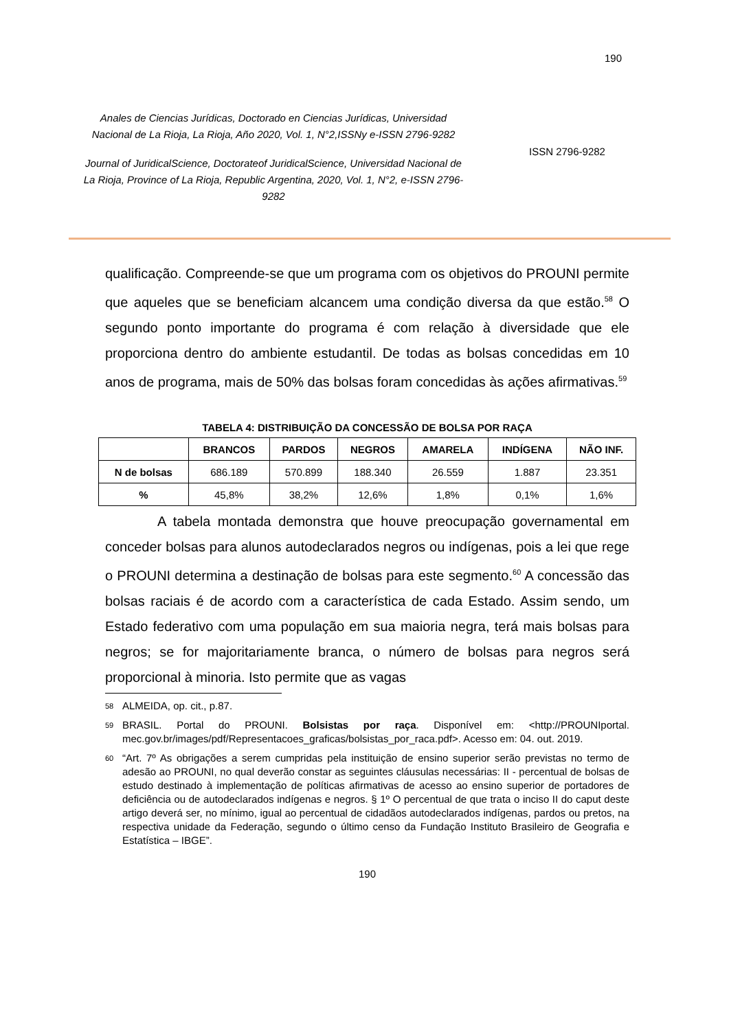190
Anales de Ciencias Jurídicas, Doctorado en Ciencias Jurídicas, Universidad Nacional de La Rioja, La Rioja, Año 2020, Vol. 1, N°2,ISSNy e-ISSN 2796-9282
Journal of JuridicalScience, Doctorateof JuridicalScience, Universidad Nacional de La Rioja, Province of La Rioja, Republic Argentina, 2020, Vol. 1, N°2, e-ISSN 2796-9282
ISSN 2796-9282
qualificação. Compreende-se que um programa com os objetivos do PROUNI permite que aqueles que se beneficiam alcancem uma condição diversa da que estão.<sup>58</sup> O segundo ponto importante do programa é com relação à diversidade que ele proporciona dentro do ambiente estudantil. De todas as bolsas concedidas em 10 anos de programa, mais de 50% das bolsas foram concedidas às ações afirmativas.<sup>59</sup>
TABELA 4: DISTRIBUIÇÃO DA CONCESSÃO DE BOLSA POR RAÇA
| | BRANCOS | PARDOS | NEGROS | AMARELA | INDÍGENA | NÃO INF. |
| --- | --- | --- | --- | --- | --- | --- |
| N de bolsas | 686.189 | 570.899 | 188.340 | 26.559 | 1.887 | 23.351 |
| % | 45,8% | 38,2% | 12,6% | 1,8% | 0,1% | 1,6% |
A tabela montada demonstra que houve preocupação governamental em conceder bolsas para alunos autodeclarados negros ou indígenas, pois a lei que rege o PROUNI determina a destinação de bolsas para este segmento.<sup>60</sup> A concessão das bolsas raciais é de acordo com a característica de cada Estado. Assim sendo, um Estado federativo com uma população em sua maioria negra, terá mais bolsas para negros; se for majoritariamente branca, o número de bolsas para negros será proporcional à minoria. Isto permite que as vagas
<sup>58</sup> ALMEIDA, op. cit., p.87.
<sup>59</sup> BRASIL. Portal do PROUNI. Bolsistas por raça. Disponível em: <http://PROUNIportal. mec.gov.br/images/pdf/Representacoes_graficas/bolsistas_por_raca.pdf>. Acesso em: 04. out. 2019.
<sup>60</sup> “Art. 7º As obrigações a serem cumpridas pela instituição de ensino superior serão previstas no termo de adesão ao PROUNI, no qual deverão constar as seguintes cláusulas necessárias: II - percentual de bolsas de estudo destinado à implementação de políticas afirmativas de acesso ao ensino superior de portadores de deficiência ou de autodeclarados indígenas e negros. § 1º O percentual de que trata o inciso II do caput deste artigo deverá ser, no mínimo, igual ao percentual de cidadãos autodeclarados indígenas, pardos ou pretos, na respectiva unidade da Federação, segundo o último censo da Fundação Instituto Brasileiro de Geografia e Estatística – IBGE”.
190